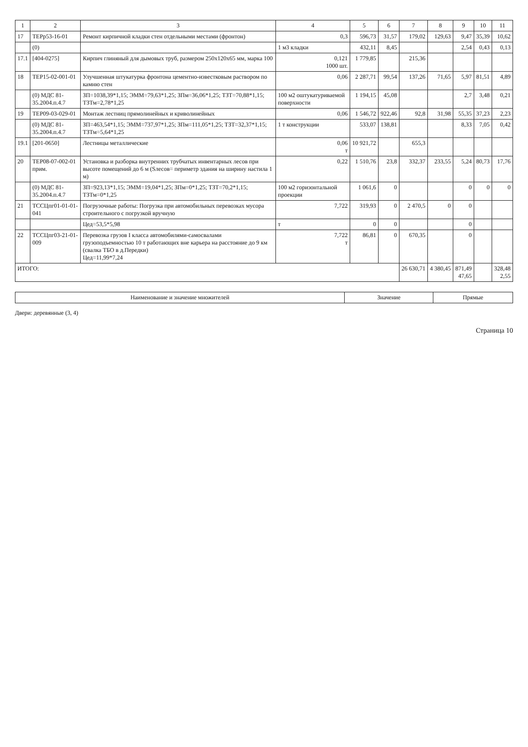| 1 | 2 | 3 | 4 | 5 | 6 | 7 | 8 | 9 | 10 | 11 |
| --- | --- | --- | --- | --- | --- | --- | --- | --- | --- | --- |
| 17 | ТЕРр53-16-01 | Ремонт кирпичной кладки стен отдельными местами (фронтон) | 0,3 | 596,73 | 31,57 | 179,02 | 129,63 | 9,47 | 35,39 | 10,62 |
| | (0) | | 1 м3 кладки | 432,11 | 8,45 | | | 2,54 | 0,43 | 0,13 |
| 17.1 | [404-0275] | Кирпич глиняный для дымовых труб, размером 250х120х65 мм, марка 100 | 0,121 1000 шт. | 1 779,85 | | 215,36 | | | | |
| 18 | ТЕР15-02-001-01 | Улучшенная штукатурка фронтона цементно-известковым раствором по камню стен | 0,06 | 2 287,71 | 99,54 | 137,26 | 71,65 | 5,97 | 81,51 | 4,89 |
| | (0) МДС 81-35.2004.п.4.7 | ЗП=1038,39*1,15; ЭММ=79,63*1,25; ЗПм=36,06*1,25; ТЗТ=70,88*1,15; ТЗТм=2,78*1,25 | 100 м2 оштукатуриваемой поверхности | 1 194,15 | 45,08 | | | 2,7 | 3,48 | 0,21 |
| 19 | ТЕР09-03-029-01 | Монтаж лестниц прямолинейных и криволинейных | 0,06 | 1 546,72 | 922,46 | 92,8 | 31,98 | 55,35 | 37,23 | 2,23 |
| | (0) МДС 81-35.2004.п.4.7 | ЗП=463,54*1,15; ЭММ=737,97*1,25; ЗПм=111,05*1,25; ТЗТ=32,37*1,15; ТЗТм=5,64*1,25 | 1 т конструкции | 533,07 | 138,81 | | | 8,33 | 7,05 | 0,42 |
| 19.1 | [201-0650] | Лестницы металлические | 0,06 т | 10 921,72 | | 655,3 | | | | |
| 20 | ТЕР08-07-002-01 прим. | Установка и разборка внутренних трубчатых инвентарных лесов при высоте помещений до 6 м (Sлесов= периметр здания на ширину настила 1 м) | 0,22 | 1 510,76 | 23,8 | 332,37 | 233,55 | 5,24 | 80,73 | 17,76 |
| | (0) МДС 81-35.2004.п.4.7 | ЗП=923,13*1,15; ЭММ=19,04*1,25; ЗПм=0*1,25; ТЗТ=70,2*1,15; ТЗТм=0*1,25 | 100 м2 горизонтальной проекции | 1 061,6 | 0 | | | 0 | 0 | 0 |
| 21 | ТССЦпг01-01-01-041 | Погрузочные работы: Погрузка при автомобильных перевозках мусора строительного с погрузкой вручную | 7,722 | 319,93 | 0 | 2 470,5 | 0 | 0 | | |
| | | Цед=53,5*5,98 | т | 0 | 0 | | | 0 | | |
| 22 | ТССЦпг03-21-01-009 | Перевозка грузов I класса автомобилями-самосвалами грузоподъемностью 10 т работающих вне карьера на расстояние до 9 км (свалка ТБО в д.Передки) Цед=11,99*7,24 | 7,722 т | 86,81 | 0 | 670,35 | | 0 | | |
| ИТОГО: | | | | | | 26 630,71 | 4 380,45 | 871,49 47,65 | | 328,48 2,55 |
| Наименование и значение множителей | Значение | Прямые |
| --- | --- | --- |
Двери: деревянные (3, 4)
Страница 10